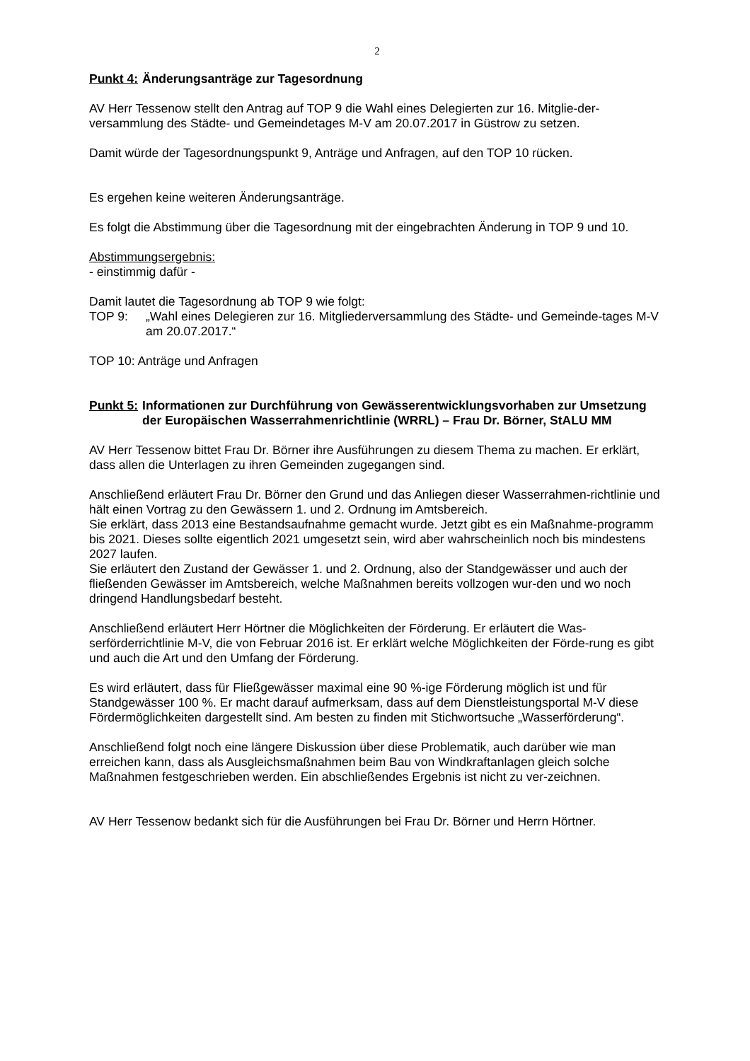2
Punkt 4: Änderungsanträge zur Tagesordnung
AV Herr Tessenow stellt den Antrag auf TOP 9 die Wahl eines Delegierten zur 16. Mitglie-der-versammlung des Städte- und Gemeindetages M-V am 20.07.2017 in Güstrow zu setzen.
Damit würde der Tagesordnungspunkt 9, Anträge und Anfragen, auf den TOP 10 rücken.
Es ergehen keine weiteren Änderungsanträge.
Es folgt die Abstimmung über die Tagesordnung mit der eingebrachten Änderung in TOP 9 und 10.
Abstimmungsergebnis:
- einstimmig dafür -
Damit lautet die Tagesordnung ab TOP 9 wie folgt:
TOP 9: „Wahl eines Delegieren zur 16. Mitgliederversammlung des Städte- und Gemeinde-tages M-V am 20.07.2017.“
TOP 10: Anträge und Anfragen
Punkt 5: Informationen zur Durchführung von Gewässerentwicklungsvorhaben zur Umsetzung der Europäischen Wasserrahmenrichtlinie (WRRL) – Frau Dr. Börner, StALU MM
AV Herr Tessenow bittet Frau Dr. Börner ihre Ausführungen zu diesem Thema zu machen. Er erklärt, dass allen die Unterlagen zu ihren Gemeinden zugegangen sind.
Anschließend erläutert Frau Dr. Börner den Grund und das Anliegen dieser Wasserrahmen-richtlinie und hält einen Vortrag zu den Gewässern 1. und 2. Ordnung im Amtsbereich.
Sie erklärt, dass 2013 eine Bestandsaufnahme gemacht wurde. Jetzt gibt es ein Maßnahme-programm bis 2021. Dieses sollte eigentlich 2021 umgesetzt sein, wird aber wahrscheinlich noch bis mindestens 2027 laufen.
Sie erläutert den Zustand der Gewässer 1. und 2. Ordnung, also der Standgewässer und auch der fließenden Gewässer im Amtsbereich, welche Maßnahmen bereits vollzogen wur-den und wo noch dringend Handlungsbedarf besteht.
Anschließend erläutert Herr Hörtner die Möglichkeiten der Förderung. Er erläutert die Was-serförderrichtlinie M-V, die von Februar 2016 ist. Er erklärt welche Möglichkeiten der Förde-rung es gibt und auch die Art und den Umfang der Förderung.
Es wird erläutert, dass für Fließgewässer maximal eine 90 %-ige Förderung möglich ist und für Standgewässer 100 %. Er macht darauf aufmerksam, dass auf dem Dienstleistungsportal M-V diese Fördermöglichkeiten dargestellt sind. Am besten zu finden mit Stichwortsuche „Wasserförderung“.
Anschließend folgt noch eine längere Diskussion über diese Problematik, auch darüber wie man erreichen kann, dass als Ausgleichsmaßnahmen beim Bau von Windkraftanlagen gleich solche Maßnahmen festgeschrieben werden. Ein abschließendes Ergebnis ist nicht zu ver-zeichnen.
AV Herr Tessenow bedankt sich für die Ausführungen bei Frau Dr. Börner und Herrn Hörtner.